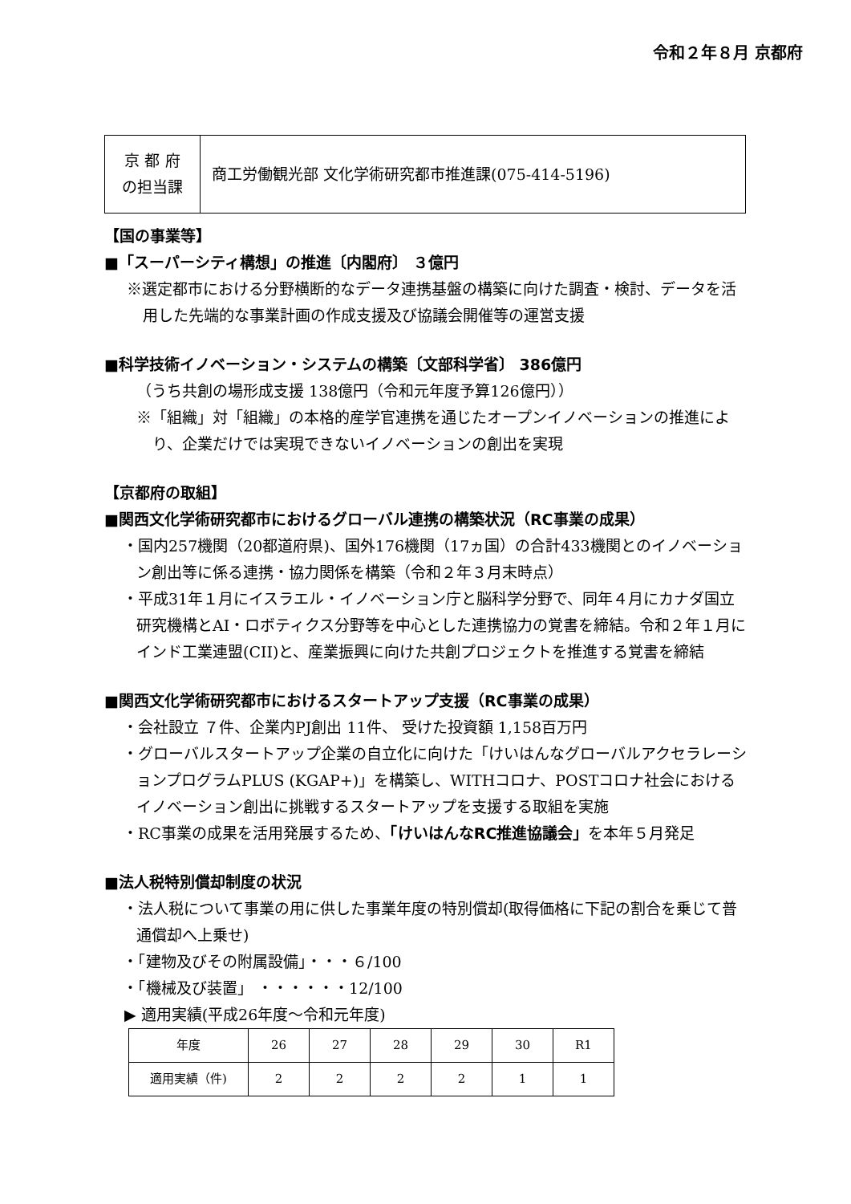令和２年８月 京都府
| 京 都 府 の担当課 | 商工労働観光部 文化学術研究都市推進課(075-414-5196) |
【国の事業等】
■「スーパーシティ構想」の推進〔内閣府〕 ３億円
※選定都市における分野横断的なデータ連携基盤の構築に向けた調査・検討、データを活用した先端的な事業計画の作成支援及び協議会開催等の運営支援
■科学技術イノベーション・システムの構築〔文部科学省〕 386億円
（うち共創の場形成支援 138億円（令和元年度予算126億円））
※「組織」対「組織」の本格的産学官連携を通じたオープンイノベーションの推進により、企業だけでは実現できないイノベーションの創出を実現
【京都府の取組】
■関西文化学術研究都市におけるグローバル連携の構築状況（RC事業の成果）
・国内257機関（20都道府県)、国外176機関（17ヵ国）の合計433機関とのイノベーション創出等に係る連携・協力関係を構築（令和２年３月末時点）
・平成31年１月にイスラエル・イノベーション庁と脳科学分野で、同年４月にカナダ国立研究機構とAI・ロボティクス分野等を中心とした連携協力の覚書を締結。令和２年１月にインド工業連盟(CII)と、産業振興に向けた共創プロジェクトを推進する覚書を締結
■関西文化学術研究都市におけるスタートアップ支援（RC事業の成果）
・会社設立 ７件、企業内PJ創出 11件、 受けた投資額 1,158百万円
・グローバルスタートアップ企業の自立化に向けた「けいはんなグローバルアクセラレーションプログラムPLUS (KGAP+)」を構築し、WITHコロナ、POSTコロナ社会におけるイノベーション創出に挑戦するスタートアップを支援する取組を実施
・RC事業の成果を活用発展するため、「けいはんなRC推進協議会」を本年５月発足
■法人税特別償却制度の状況
・法人税について事業の用に供した事業年度の特別償却(取得価格に下記の割合を乗じて普通償却へ上乗せ)
・「建物及びその附属設備」・・・６/100
・「機械及び装置」 ・・・・・・12/100
▶ 適用実績(平成26年度～令和元年度)
| 年度 | 26 | 27 | 28 | 29 | 30 | R1 |
| 適用実績（件) | 2 | 2 | 2 | 2 | 1 | 1 |